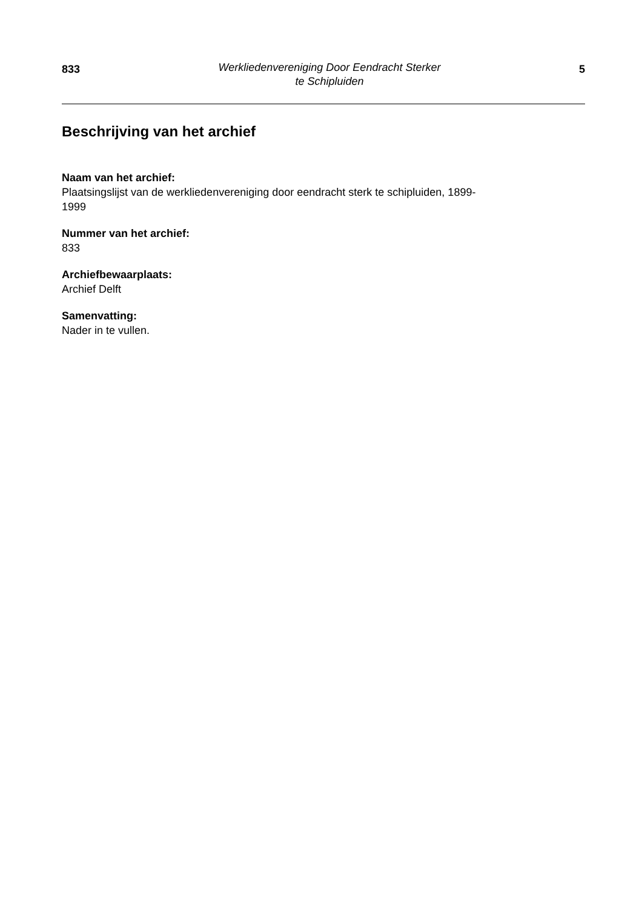833
Werkliedenvereniging Door Eendracht Sterker
te Schipluiden
5
Beschrijving van het archief
Naam van het archief:
Plaatsingslijst van de werkliedenvereniging door eendracht sterk te schipluiden, 1899-
1999
Nummer van het archief:
833
Archiefbewaarplaats:
Archief Delft
Samenvatting:
Nader in te vullen.